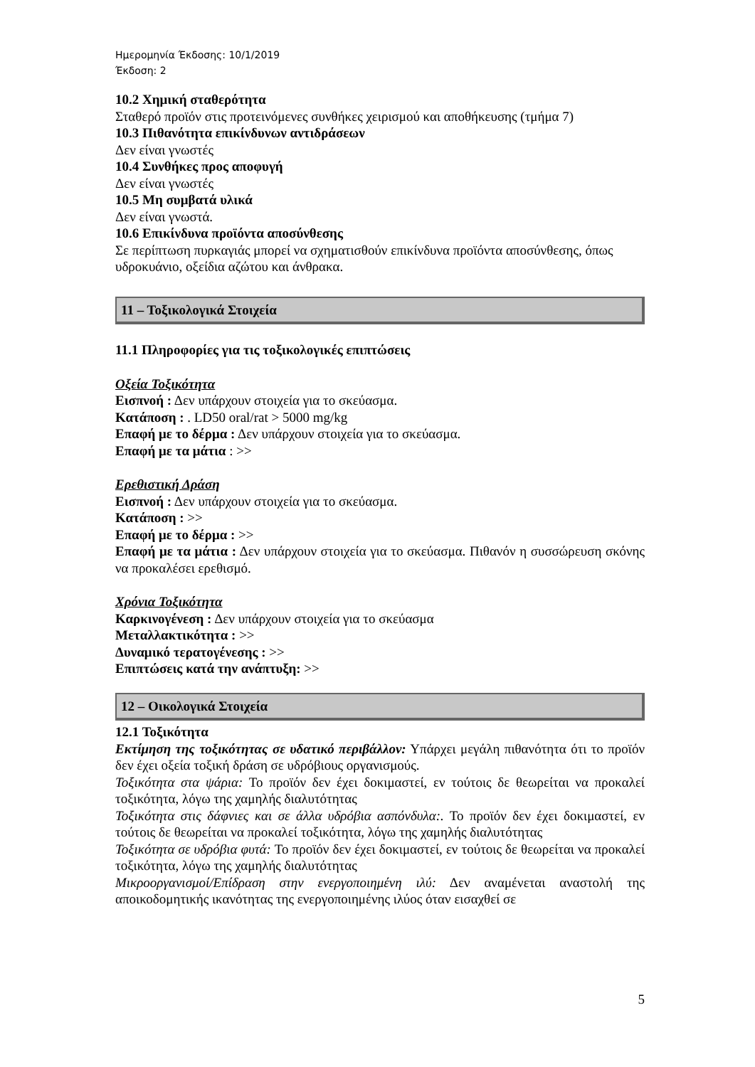Ημερομηνία Έκδοσης: 10/1/2019
Έκδοση: 2
10.2 Χημική σταθερότητα
Σταθερό προϊόν στις προτεινόμενες συνθήκες χειρισμού και αποθήκευσης (τμήμα 7)
10.3 Πιθανότητα επικίνδυνων αντιδράσεων
Δεν είναι γνωστές
10.4 Συνθήκες προς αποφυγή
Δεν είναι γνωστές
10.5 Μη συμβατά υλικά
Δεν είναι γνωστά.
10.6 Επικίνδυνα προϊόντα αποσύνθεσης
Σε περίπτωση πυρκαγιάς μπορεί να σχηματισθούν επικίνδυνα προϊόντα αποσύνθεσης, όπως υδροκυάνιο, οξείδια αζώτου και άνθρακα.
11 – Τοξικολογικά Στοιχεία
11.1 Πληροφορίες για τις τοξικολογικές επιπτώσεις
Οξεία Τοξικότητα
Εισπνοή : Δεν υπάρχουν στοιχεία για το σκεύασμα.
Κατάποση : . LD50 oral/rat > 5000 mg/kg
Επαφή με το δέρμα : Δεν υπάρχουν στοιχεία για το σκεύασμα.
Επαφή με τα μάτια : >>
Ερεθιστική Δράση
Εισπνοή : Δεν υπάρχουν στοιχεία για το σκεύασμα.
Κατάποση : >>
Επαφή με το δέρμα : >>
Επαφή με τα μάτια : Δεν υπάρχουν στοιχεία για το σκεύασμα. Πιθανόν η συσσώρευση σκόνης να προκαλέσει ερεθισμό.
Χρόνια Τοξικότητα
Καρκινογένεση : Δεν υπάρχουν στοιχεία για το σκεύασμα
Μεταλλακτικότητα : >>
Δυναμικό τερατογένεσης : >>
Επιπτώσεις κατά την ανάπτυξη: >>
12 – Οικολογικά Στοιχεία
12.1 Τοξικότητα
Εκτίμηση της τοξικότητας σε υδατικό περιβάλλον: Υπάρχει μεγάλη πιθανότητα ότι το προϊόν δεν έχει οξεία τοξική δράση σε υδρόβιους οργανισμούς.
Τοξικότητα στα ψάρια: Το προϊόν δεν έχει δοκιμαστεί, εν τούτοις δε θεωρείται να προκαλεί τοξικότητα, λόγω της χαμηλής διαλυτότητας
Τοξικότητα στις δάφνιες και σε άλλα υδρόβια ασπόνδυλα:. Το προϊόν δεν έχει δοκιμαστεί, εν τούτοις δε θεωρείται να προκαλεί τοξικότητα, λόγω της χαμηλής διαλυτότητας
Τοξικότητα σε υδρόβια φυτά: Το προϊόν δεν έχει δοκιμαστεί, εν τούτοις δε θεωρείται να προκαλεί τοξικότητα, λόγω της χαμηλής διαλυτότητας
Μικροοργανισμοί/Επίδραση στην ενεργοποιημένη ιλύ: Δεν αναμένεται αναστολή της αποικοδομητικής ικανότητας της ενεργοποιημένης ιλύος όταν εισαχθεί σε
5